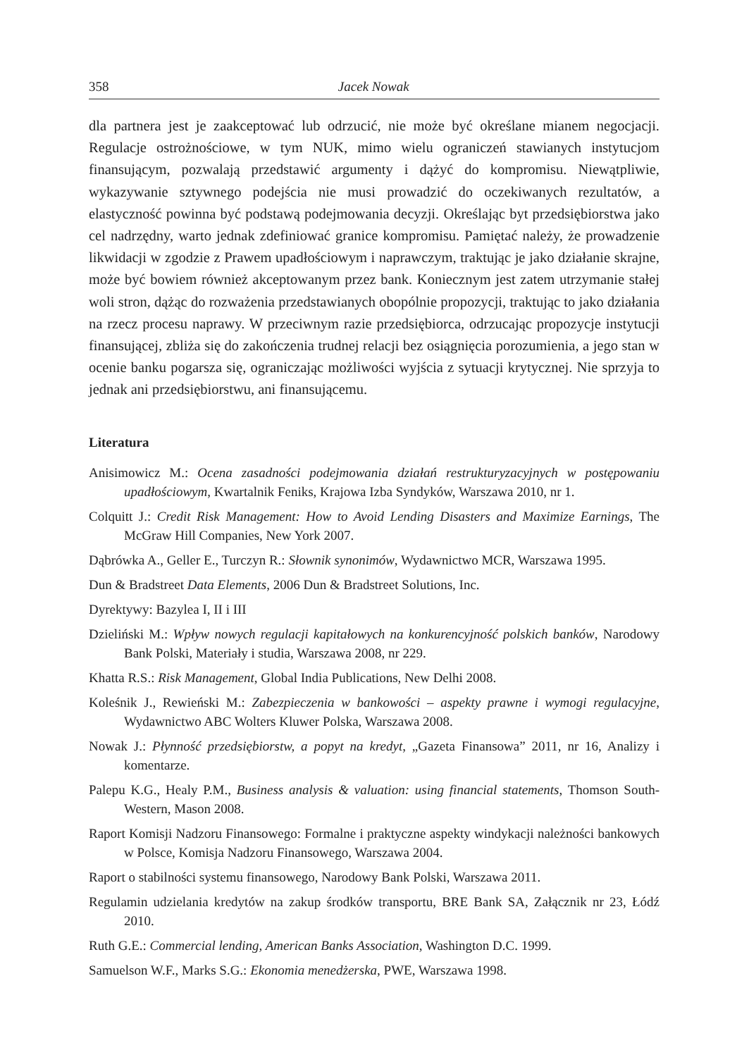358 Jacek Nowak
dla partnera jest je zaakceptować lub odrzucić, nie może być określane mianem negocjacji. Regulacje ostrożnościowe, w tym NUK, mimo wielu ograniczeń stawianych instytucjom finansującym, pozwalają przedstawić argumenty i dążyć do kompromisu. Niewątpliwie, wykazywanie sztywnego podejścia nie musi prowadzić do oczekiwanych rezultatów, a elastyczność powinna być podstawą podejmowania decyzji. Określając byt przedsiębiorstwa jako cel nadrzędny, warto jednak zdefiniować granice kompromisu. Pamiętać należy, że prowadzenie likwidacji w zgodzie z Prawem upadłościowym i naprawczym, traktując je jako działanie skrajne, może być bowiem również akceptowanym przez bank. Koniecznym jest zatem utrzymanie stałej woli stron, dążąc do rozważenia przedstawianych obopólnie propozycji, traktując to jako działania na rzecz procesu naprawy. W przeciwnym razie przedsiębiorca, odrzucając propozycje instytucji finansującej, zbliża się do zakończenia trudnej relacji bez osiągnięcia porozumienia, a jego stan w ocenie banku pogarsza się, ograniczając możliwości wyjścia z sytuacji krytycznej. Nie sprzyja to jednak ani przedsiębiorstwu, ani finansującemu.
Literatura
Anisimowicz M.: Ocena zasadności podejmowania działań restrukturyzacyjnych w postępowaniu upadłościowym, Kwartalnik Feniks, Krajowa Izba Syndyków, Warszawa 2010, nr 1.
Colquitt J.: Credit Risk Management: How to Avoid Lending Disasters and Maximize Earnings, The McGraw Hill Companies, New York 2007.
Dąbrówka A., Geller E., Turczyn R.: Słownik synonimów, Wydawnictwo MCR, Warszawa 1995.
Dun & Bradstreet Data Elements, 2006 Dun & Bradstreet Solutions, Inc.
Dyrektywy: Bazylea I, II i III
Dzieliński M.: Wpływ nowych regulacji kapitałowych na konkurencyjność polskich banków, Narodowy Bank Polski, Materiały i studia, Warszawa 2008, nr 229.
Khatta R.S.: Risk Management, Global India Publications, New Delhi 2008.
Koleśnik J., Rewieński M.: Zabezpieczenia w bankowości – aspekty prawne i wymogi regulacyjne, Wydawnictwo ABC Wolters Kluwer Polska, Warszawa 2008.
Nowak J.: Płynność przedsiębiorstw, a popyt na kredyt, „Gazeta Finansowa” 2011, nr 16, Analizy i komentarze.
Palepu K.G., Healy P.M., Business analysis & valuation: using financial statements, Thomson South-Western, Mason 2008.
Raport Komisji Nadzoru Finansowego: Formalne i praktyczne aspekty windykacji należności bankowych w Polsce, Komisja Nadzoru Finansowego, Warszawa 2004.
Raport o stabilności systemu finansowego, Narodowy Bank Polski, Warszawa 2011.
Regulamin udzielania kredytów na zakup środków transportu, BRE Bank SA, Załącznik nr 23, Łódź 2010.
Ruth G.E.: Commercial lending, American Banks Association, Washington D.C. 1999.
Samuelson W.F., Marks S.G.: Ekonomia menedżerska, PWE, Warszawa 1998.